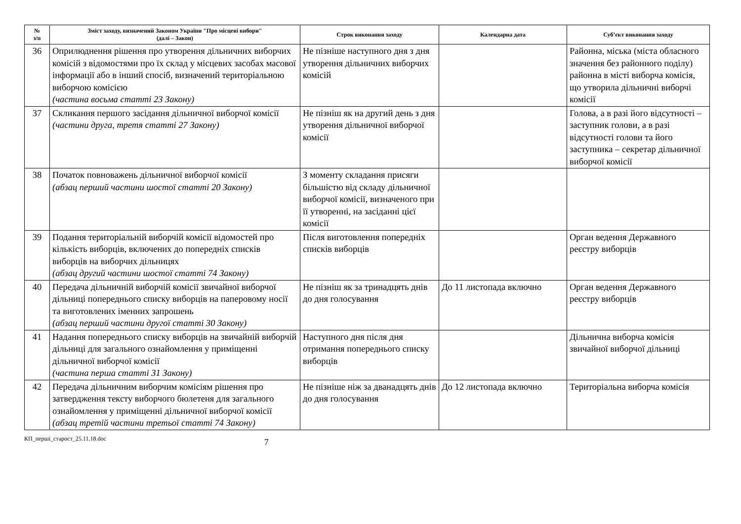| № з/п | Зміст заходу, визначений Законом України "Про місцеві вибори" (далі – Закон) | Строк виконання заходу | Календарна дата | Суб’єкт виконання заходу |
| --- | --- | --- | --- | --- |
| 36 | Оприлюднення рішення про утворення дільничних виборчих комісій з відомостями про їх склад у місцевих засобах масової інформації або в інший спосіб, визначений територіальною виборчою комісією (частина восьма статті 23 Закону) | Не пізніше наступного дня з дня утворення дільничних виборчих комісій | | Районна, міська (міста обласного значення без районного поділу) районна в місті виборча комісія, що утворила дільничні виборчі комісії |
| 37 | Скликання першого засідання дільничної виборчої комісії (частини друга, третя статті 27 Закону) | Не пізніш як на другий день з дня утворення дільничної виборчої комісії | | Голова, а в разі його відсутності – заступник голови, а в разі відсутності голови та його заступника – секретар дільничної виборчої комісії |
| 38 | Початок повноважень дільничної виборчої комісії (абзац перший частини шостої статті 20 Закону) | З моменту складання присяги більшістю від складу дільничної виборчої комісії, визначеного при її утворенні, на засіданні цієї комісії | | |
| 39 | Подання територіальній виборчій комісії відомостей про кількість виборців, включених до попередніх списків виборців на виборчих дільницях (абзац другий частини шостої статті 74 Закону) | Після виготовлення попередніх списків виборців | | Орган ведення Державного реєстру виборців |
| 40 | Передача дільничній виборчій комісії звичайної виборчої дільниці попереднього списку виборців на паперовому носії та виготовлених іменних запрошень (абзац перший частини другої статті 30 Закону) | Не пізніш як за тринадцять днів до дня голосування | До 11 листопада включно | Орган ведення Державного реєстру виборців |
| 41 | Надання попереднього списку виборців на звичайній виборчій дільниці для загального ознайомлення у приміщенні дільничної виборчої комісії (частина перша статті 31 Закону) | Наступного дня після дня отримання попереднього списку виборців | | Дільнична виборча комісія звичайної виборчої дільниці |
| 42 | Передача дільничним виборчим комісіям рішення про затвердження тексту виборчого бюлетеня для загального ознайомлення у приміщенні дільничної виборчої комісії (абзац третій частини третьої статті 74 Закону) | Не пізніше ніж за дванадцять днів до дня голосування | До 12 листопада включно | Територіальна виборча комісія |
КП_перші_старост_25.11.18.doc 7